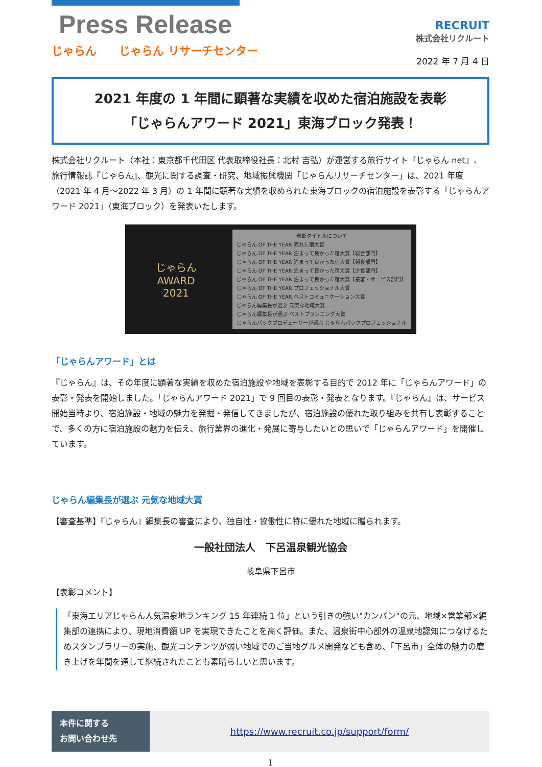Press Release
じゃらん　　じゃらん リサーチセンター
RECRUIT
株式会社リクルート
2022 年 7 月 4 日
2021 年度の 1 年間に顕著な実績を収めた宿泊施設を表彰
「じゃらんアワード 2021」東海ブロック発表！
株式会社リクルート（本社：東京都千代田区 代表取締役社長：北村 吉弘）が運営する旅行サイト『じゃらん net』、旅行情報誌『じゃらん』、観光に関する調査・研究、地域振興機関「じゃらんリサーチセンター」は、2021 年度（2021 年 4 月～2022 年 3 月）の 1 年間に顕著な実績を収められた東海ブロックの宿泊施設を表彰する「じゃらんアワード 2021」（東海ブロック）を発表いたします。
じゃらん
AWARD
2021
表彰タイトルについて
じゃらん OF THE YEAR 売れた宿大賞
じゃらん OF THE YEAR 泊まって良かった宿大賞【総合部門】
じゃらん OF THE YEAR 泊まって良かった宿大賞【朝食部門】
じゃらん OF THE YEAR 泊まって良かった宿大賞【夕食部門】
じゃらん OF THE YEAR 泊まって良かった宿大賞【接客・サービス部門】
じゃらん OF THE YEAR プロフェッショナル大賞
じゃらん OF THE YEAR ベストコミュニケーション大賞
じゃらん編集長が選ぶ 元気な地域大賞
じゃらん編集長が選ぶ ベストプランニング大賞
じゃらんパックプロデューサーが選ぶ じゃらんパックプロフェッショナル大賞
「じゃらんアワード」とは
『じゃらん』は、その年度に顕著な実績を収めた宿泊施設や地域を表彰する目的で 2012 年に「じゃらんアワード」の表彰・発表を開始しました。「じゃらんアワード 2021」で 9 回目の表彰・発表となります。『じゃらん』は、サービス開始当時より、宿泊施設・地域の魅力を発掘・発信してきましたが、宿泊施設の優れた取り組みを共有し表彰することで、多くの方に宿泊施設の魅力を伝え、旅行業界の進化・発展に寄与したいとの思いで「じゃらんアワード」を開催しています。
じゃらん編集長が選ぶ 元気な地域大賞
【審査基準】『じゃらん』編集長の審査により、独自性・協働性に特に優れた地域に贈られます。
一般社団法人　下呂温泉観光協会
岐阜県下呂市
【表彰コメント】
「東海エリアじゃらん人気温泉地ランキング 15 年連続 1 位」という引きの強い"カンバン"の元、地域×営業部×編集部の連携により、現地消費額 UP を実現できたことを高く評価。また、温泉街中心部外の温泉地認知につなげるためスタンプラリーの実施、観光コンテンツが弱い地域でのご当地グルメ開発なども含め、「下呂市」全体の魅力の磨き上げを年間を通して継続されたことも素晴らしいと思います。
本件に関する
お問い合わせ先
https://www.recruit.co.jp/support/form/
1